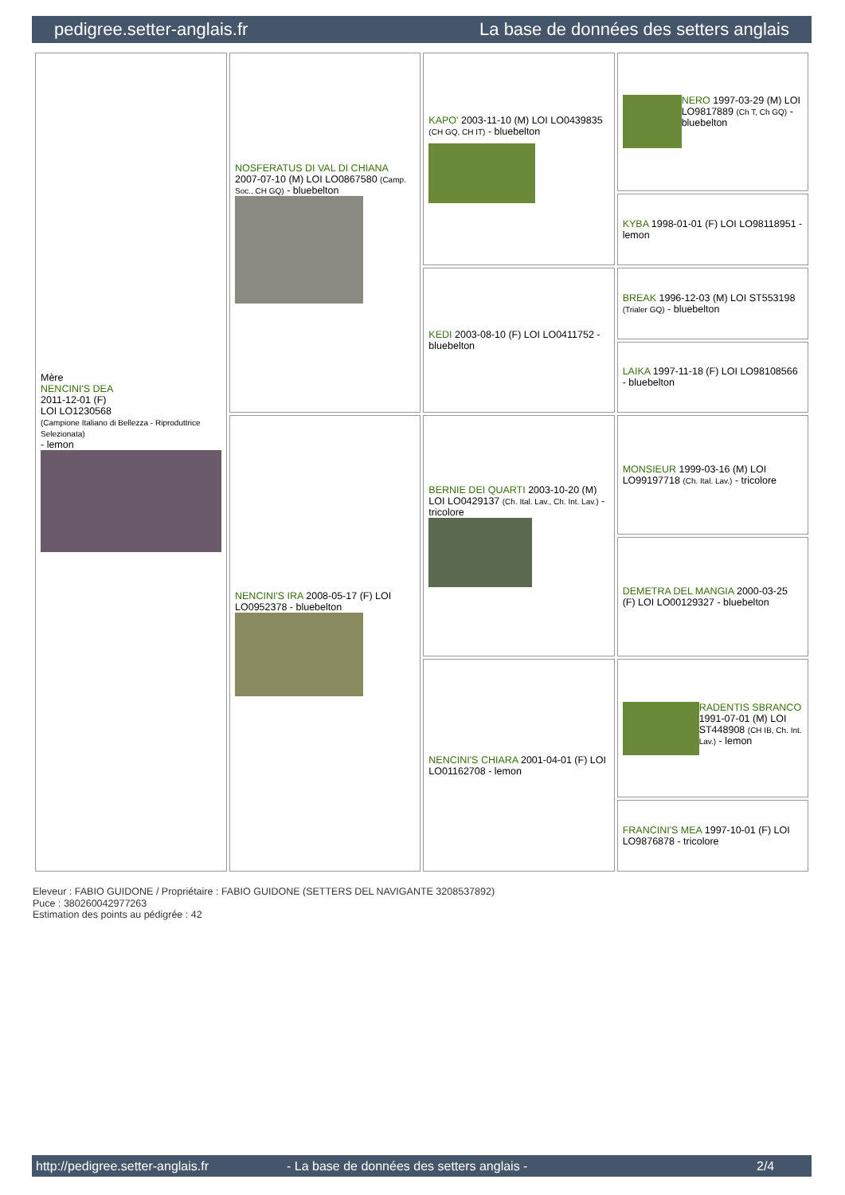pedigree.setter-anglais.fr La base de données des setters anglais
| Mère NENCINI'S DEA 2011-12-01 (F) LOI LO1230568 (Campione Italiano di Bellezza - Riproduttrice Selezionata) - lemon | NOSFERATUS DI VAL DI CHIANA 2007-07-10 (M) LOI LO0867580 (Camp. Soc., CH GQ) - bluebelton | KAPO' 2003-11-10 (M) LOI LO0439835 (CH GQ, CH IT) - bluebelton | NERO 1997-03-29 (M) LOI LO9817889 (Ch T, Ch GQ) - bluebelton |
| | | | KYBA 1998-01-01 (F) LOI LO98118951 - lemon |
| | | KEDI 2003-08-10 (F) LOI LO0411752 - bluebelton | BREAK 1996-12-03 (M) LOI ST553198 (Trialer GQ) - bluebelton |
| | | | LAIKA 1997-11-18 (F) LOI LO98108566 - bluebelton |
| | NENCINI'S IRA 2008-05-17 (F) LOI LO0952378 - bluebelton | BERNIE DEI QUARTI 2003-10-20 (M) LOI LO0429137 (Ch. Ital. Lav., Ch. Int. Lav.) - tricolore | MONSIEUR 1999-03-16 (M) LOI LO99197718 (Ch. Ital. Lav.) - tricolore |
| | | | DEMETRA DEL MANGIA 2000-03-25 (F) LOI LO00129327 - bluebelton |
| | | NENCINI'S CHIARA 2001-04-01 (F) LOI LO01162708 - lemon | RADENTIS SBRANCO 1991-07-01 (M) LOI ST448908 (CH IB, Ch. Int. Lav.) - lemon |
| | | | FRANCINI'S MEA 1997-10-01 (F) LOI LO9876878 - tricolore |
Eleveur : FABIO GUIDONE / Propriétaire : FABIO GUIDONE (SETTERS DEL NAVIGANTE 3208537892)
Puce : 380260042977263
Estimation des points au pédigrée : 42
http://pedigree.setter-anglais.fr - La base de données des setters anglais - 2/4